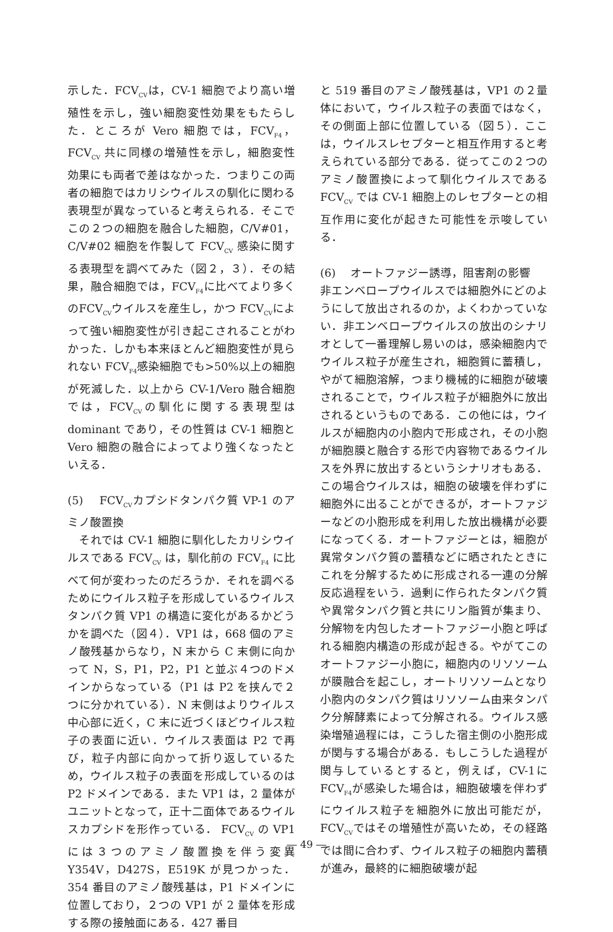示した．FCV<sub>CV</sub>は，CV-1 細胞でより高い増殖性を示し，強い細胞変性効果をもたらした．ところが Vero 細胞では，FCV<sub>F4</sub>，FCV<sub>CV</sub> 共に同様の増殖性を示し，細胞変性効果にも両者で差はなかった．つまりこの両者の細胞ではカリシウイルスの馴化に関わる表現型が異なっていると考えられる．そこでこの２つの細胞を融合した細胞，C/V#01，C/V#02 細胞を作製して FCV<sub>CV</sub> 感染に関する表現型を調べてみた（図２，３）．その結果，融合細胞では，FCV<sub>F4</sub>に比べてより多くのFCV<sub>CV</sub>ウイルスを産生し，かつ FCV<sub>CV</sub>によって強い細胞変性が引き起こされることがわかった．しかも本来ほとんど細胞変性が見られない FCV<sub>F4</sub>感染細胞でも>50%以上の細胞が死滅した．以上から CV-1/Vero 融合細胞では，FCV<sub>CV</sub>の馴化に関する表現型は dominant であり，その性質は CV-1 細胞と Vero 細胞の融合によってより強くなったといえる．
(5)　 FCV<sub>CV</sub>カプシドタンパク質 VP-1 のアミノ酸置換
　それでは CV-1 細胞に馴化したカリシウイルスである FCV<sub>CV</sub> は，馴化前の FCV<sub>F4</sub> に比べて何が変わったのだろうか．それを調べるためにウイルス粒子を形成しているウイルスタンパク質 VP1 の構造に変化があるかどうかを調べた（図４）．VP1 は，668 個のアミノ酸残基からなり，N 末から C 末側に向かって N，S，P1，P2，P1 と並ぶ４つのドメインからなっている（P1 は P2 を挟んで２つに分かれている）．N 末側はよりウイルス中心部に近く，C 末に近づくほどウイルス粒子の表面に近い．ウイルス表面は P2 で再び，粒子内部に向かって折り返しているため，ウイルス粒子の表面を形成しているのは P2 ドメインである．また VP1 は，2 量体がユニットとなって，正十二面体であるウイルスカプシドを形作っている． FCV<sub>CV</sub> の VP1 には３つのアミノ酸置換を伴う変異 Y354V，D427S，E519K が見つかった．354 番目のアミノ酸残基は，P1 ドメインに位置しており，２つの VP1 が 2 量体を形成する際の接触面にある．427 番目
と 519 番目のアミノ酸残基は，VP1 の２量体において，ウイルス粒子の表面ではなく，その側面上部に位置している（図５）．ここは，ウイルスレセプターと相互作用すると考えられている部分である．従ってこの２つのアミノ酸置換によって馴化ウイルスである FCV<sub>CV</sub> では CV-1 細胞上のレセプターとの相互作用に変化が起きた可能性を示唆している．
(6)　 オートファジー誘導，阻害剤の影響
非エンベロープウイルスでは細胞外にどのようにして放出されるのか，よくわかっていない．非エンベロープウイルスの放出のシナリオとして一番理解し易いのは，感染細胞内でウイルス粒子が産生され，細胞質に蓄積し，やがて細胞溶解，つまり機械的に細胞が破壊されることで，ウイルス粒子が細胞外に放出されるというものである．この他には，ウイルスが細胞内の小胞内で形成され，その小胞が細胞膜と融合する形で内容物であるウイルスを外界に放出するというシナリオもある．この場合ウイルスは，細胞の破壊を伴わずに細胞外に出ることができるが，オートファジーなどの小胞形成を利用した放出機構が必要になってくる．オートファジーとは，細胞が異常タンパク質の蓄積などに晒されたときにこれを分解するために形成される一連の分解反応過程をいう．過剰に作られたタンパク質や異常タンパク質と共にリン脂質が集まり、分解物を内包したオートファジー小胞と呼ばれる細胞内構造の形成が起きる。やがてこのオートファジー小胞に，細胞内のリソソームが膜融合を起こし，オートリソソームとなり小胞内のタンパク質はリソソーム由来タンパク分解酵素によって分解される。ウイルス感染増殖過程には，こうした宿主側の小胞形成が関与する場合がある．もしこうした過程が関与しているとすると，例えば，CV-1にFCV<sub>F4</sub>が感染した場合は，細胞破壊を伴わずにウイルス粒子を細胞外に放出可能だが，FCV<sub>CV</sub>ではその増殖性が高いため，その経路では間に合わず、ウイルス粒子の細胞内蓄積が進み，最終的に細胞破壊が起
― 49 ―